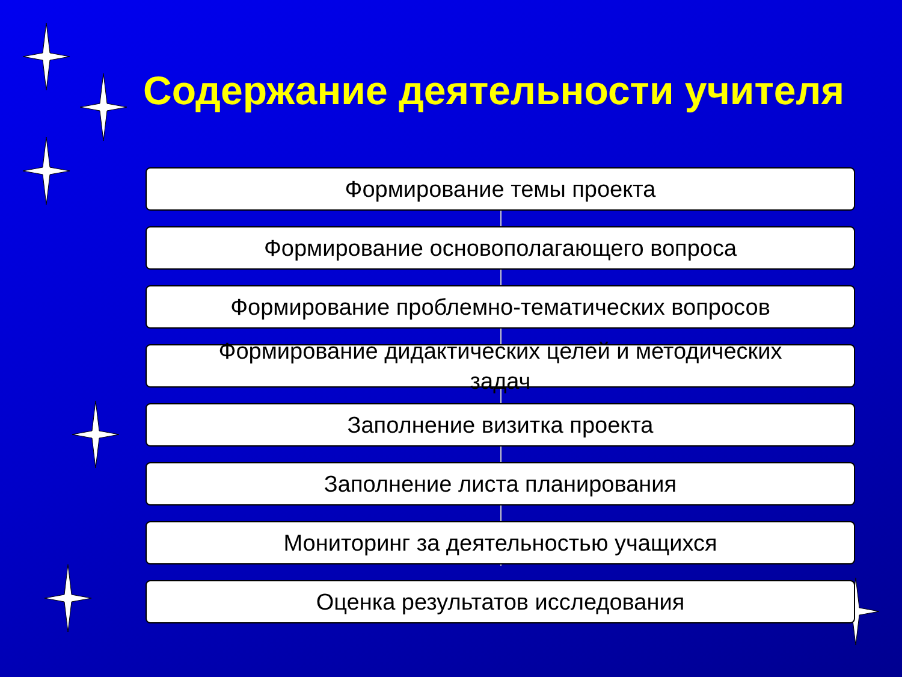Содержание деятельности учителя
Формирование темы проекта
Формирование основополагающего вопроса
Формирование проблемно-тематических вопросов
Формирование дидактических целей и методических
задач
Заполнение визитка проекта
Заполнение листа планирования
Мониторинг за деятельностью учащихся
Оценка результатов исследования